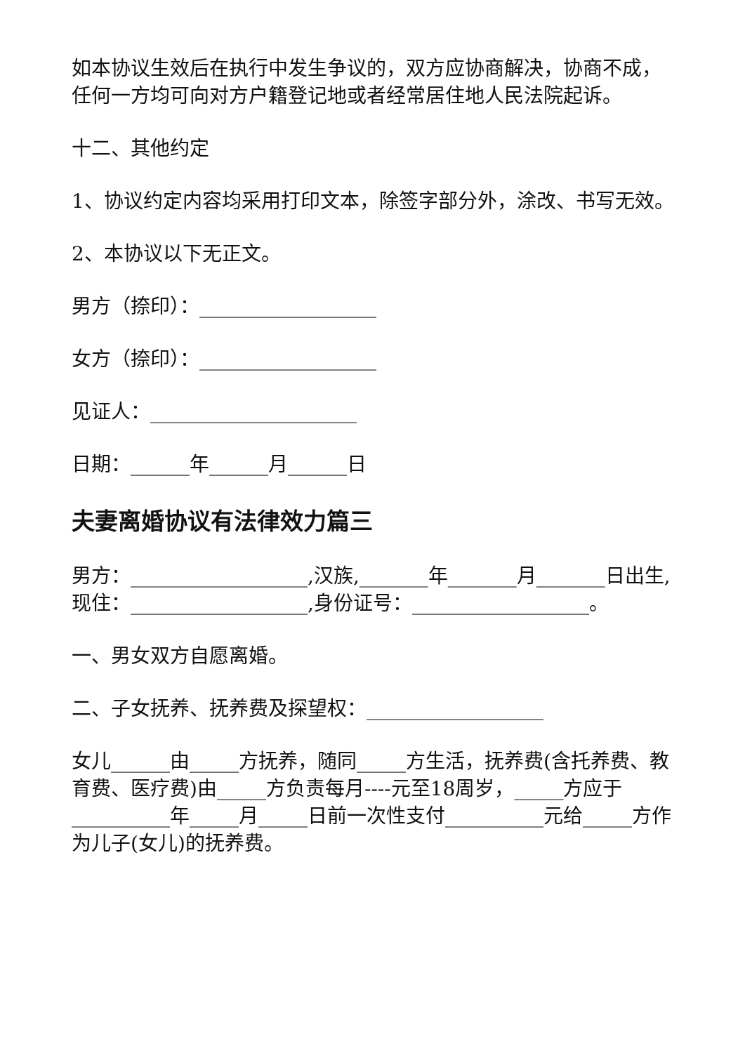如本协议生效后在执行中发生争议的，双方应协商解决，协商不成，任何一方均可向对方户籍登记地或者经常居住地人民法院起诉。
十二、其他约定
1、协议约定内容均采用打印文本，除签字部分外，涂改、书写无效。
2、本协议以下无正文。
男方（捺印）：__________________
女方（捺印）：__________________
见证人：_____________________
日期：______年______月______日
夫妻离婚协议有法律效力篇三
男方：__________________,汉族,_______年_______月_______日出生,现住：__________________,身份证号：__________________。
一、男女双方自愿离婚。
二、子女抚养、抚养费及探望权：__________________
女儿______由_____方抚养，随同_____方生活，抚养费(含托养费、教育费、医疗费)由_____方负责每月----元至18周岁，_____方应于__________年_____月_____日前一次性支付__________元给_____方作为儿子(女儿)的抚养费。